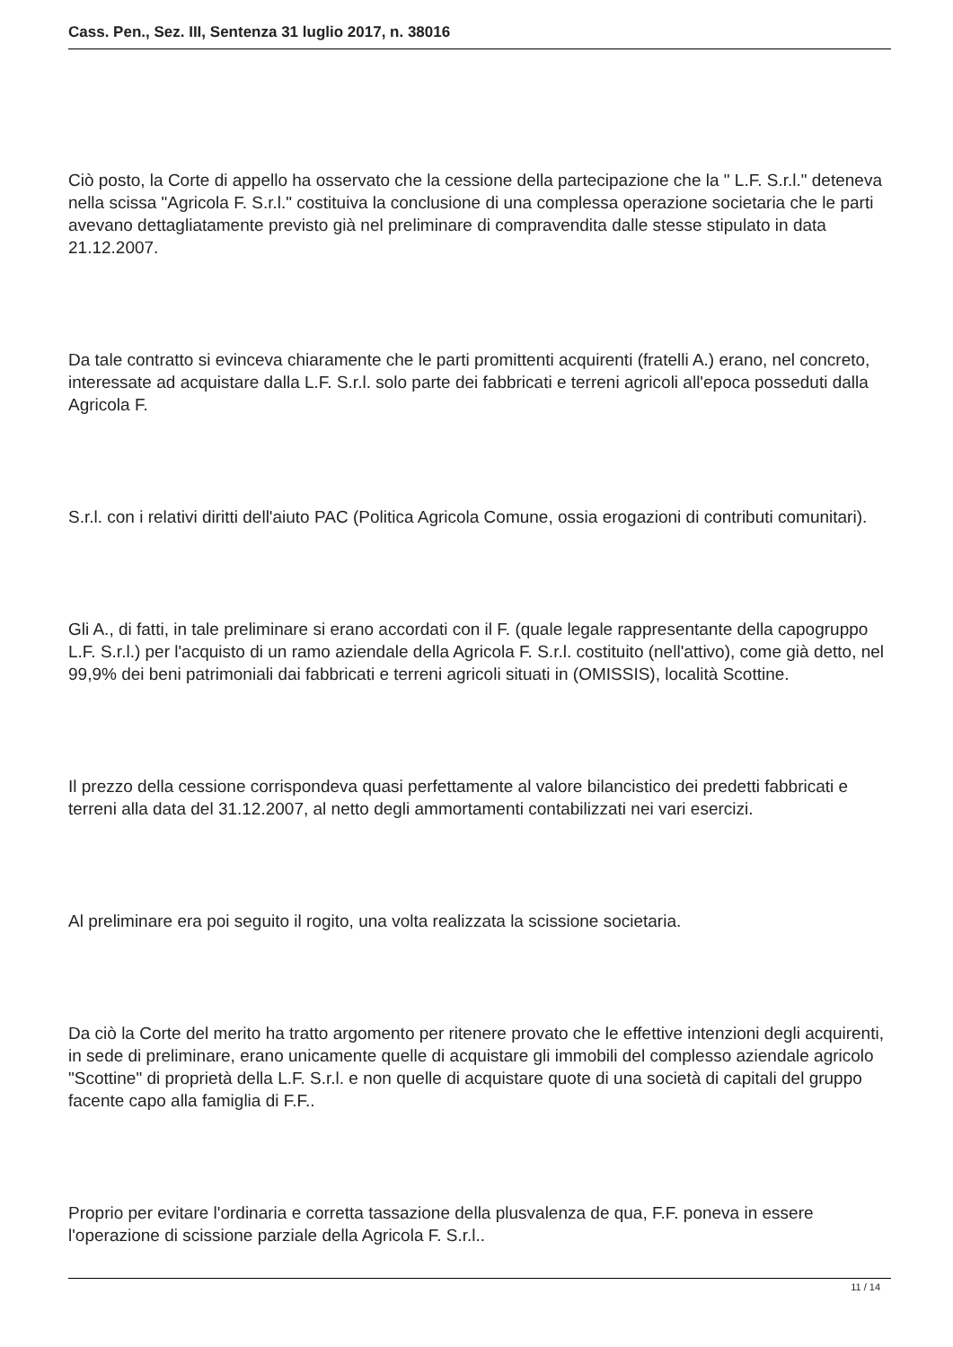Cass. Pen., Sez. III, Sentenza 31 luglio 2017, n. 38016
Ciò posto, la Corte di appello ha osservato che la cessione della partecipazione che la " L.F. S.r.l." deteneva nella scissa "Agricola F. S.r.l." costituiva la conclusione di una complessa operazione societaria che le parti avevano dettagliatamente previsto già nel preliminare di compravendita dalle stesse stipulato in data 21.12.2007.
Da tale contratto si evinceva chiaramente che le parti promittenti acquirenti (fratelli A.) erano, nel concreto, interessate ad acquistare dalla L.F. S.r.l. solo parte dei fabbricati e terreni agricoli all'epoca posseduti dalla Agricola F.
S.r.l. con i relativi diritti dell'aiuto PAC (Politica Agricola Comune, ossia erogazioni di contributi comunitari).
Gli A., di fatti, in tale preliminare si erano accordati con il F. (quale legale rappresentante della capogruppo L.F. S.r.l.) per l'acquisto di un ramo aziendale della Agricola F. S.r.l. costituito (nell'attivo), come già detto, nel 99,9% dei beni patrimoniali dai fabbricati e terreni agricoli situati in (OMISSIS), località Scottine.
Il prezzo della cessione corrispondeva quasi perfettamente al valore bilancistico dei predetti fabbricati e terreni alla data del 31.12.2007, al netto degli ammortamenti contabilizzati nei vari esercizi.
Al preliminare era poi seguito il rogito, una volta realizzata la scissione societaria.
Da ciò la Corte del merito ha tratto argomento per ritenere provato che le effettive intenzioni degli acquirenti, in sede di preliminare, erano unicamente quelle di acquistare gli immobili del complesso aziendale agricolo "Scottine" di proprietà della L.F. S.r.l. e non quelle di acquistare quote di una società di capitali del gruppo facente capo alla famiglia di F.F..
Proprio per evitare l'ordinaria e corretta tassazione della plusvalenza de qua, F.F. poneva in essere l'operazione di scissione parziale della Agricola F. S.r.l..
11 / 14